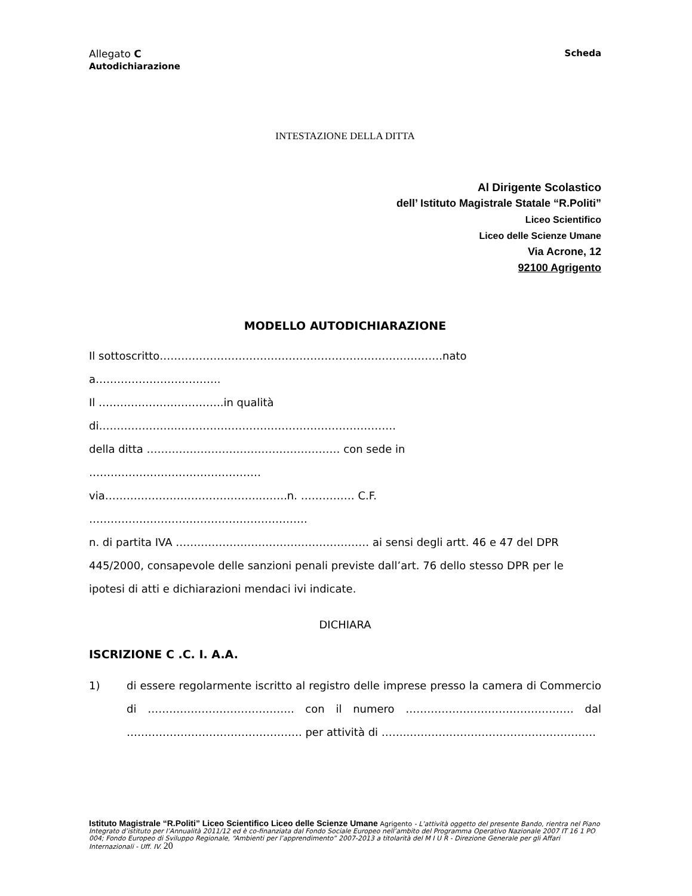Allegato C
Autodichiarazione
Scheda
INTESTAZIONE DELLA DITTA
Al Dirigente Scolastico
dell’ Istituto Magistrale Statale “R.Politi”
Liceo Scientifico
Liceo delle Scienze Umane
Via Acrone, 12
92100 Agrigento
MODELLO AUTODICHIARAZIONE
Il sottoscritto…………………………………………………………………….nato
a……………………………..
Il ……………………………..in qualità
di………………….…………………………………………………….
della ditta ……………………………………………… con sede in
…………………………………………
via……………………………………..…….n. …………… C.F.
…………………………………………………….
n. di partita IVA ……………………………………………… ai sensi degli artt. 46 e 47 del DPR 445/2000, consapevole delle sanzioni penali previste dall’art. 76 dello stesso DPR per le ipotesi di atti e dichiarazioni mendaci ivi indicate.
DICHIARA
ISCRIZIONE C .C. I. A.A.
1) di essere regolarmente iscritto al registro delle imprese presso la camera di Commercio di ………………………………….. con il numero ……………….………………………. dal …………………………………………. per attività di ……..…………………………………………….
Istituto Magistrale “R.Politi” Liceo Scientifico Liceo delle Scienze Umane Agrigento - L’attività oggetto del presente Bando, rientra nel Piano Integrato d’istituto per l’Annualità 2011/12 ed è co-finanziata dal Fondo Sociale Europeo nell’ambito del Programma Operativo Nazionale 2007 IT 16 1 PO 004; Fondo Europeo di Sviluppo Regionale, “Ambienti per l’apprendimento” 2007-2013 a titolarità del M I U R - Direzione Generale per gli Affari Internazionali - Uff. IV. 20